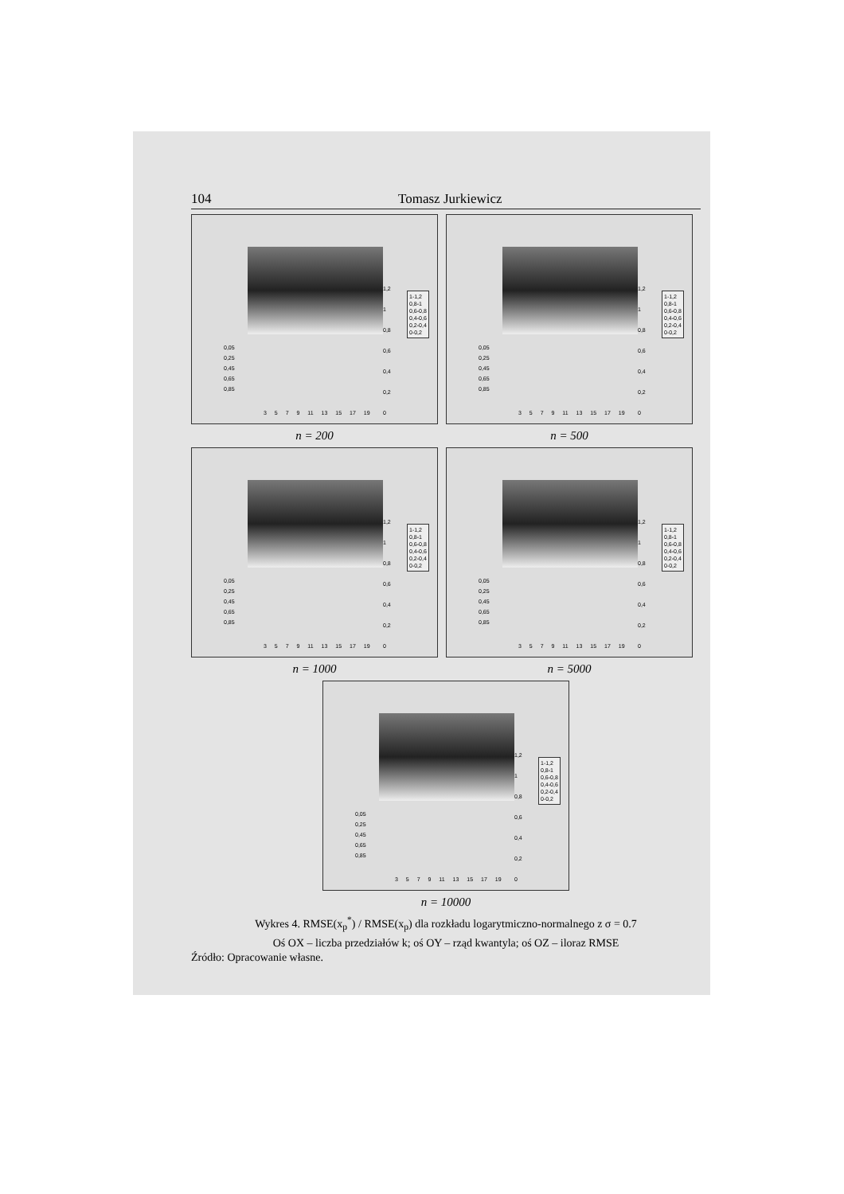104 Tomasz Jurkiewicz
1,2
1
0,8
0,6
0,4
0,2
0
1-1,2
0,8-1
0,6-0,8
0,4-0,6
0,2-0,4
0-0,2
0,05
0,25
0,45
0,65
0,85
3 5 7 9 11 13 15 17 19
n = 200
1,2
1
0,8
0,6
0,4
0,2
0
1-1,2
0,8-1
0,6-0,8
0,4-0,6
0,2-0,4
0-0,2
0,05
0,25
0,45
0,65
0,85
3 5 7 9 11 13 15 17 19
n = 500
1,2
1
0,8
0,6
0,4
0,2
0
1-1,2
0,8-1
0,6-0,8
0,4-0,6
0,2-0,4
0-0,2
0,05
0,25
0,45
0,65
0,85
3 5 7 9 11 13 15 17 19
n = 1000
1,2
1
0,8
0,6
0,4
0,2
0
1-1,2
0,8-1
0,6-0,8
0,4-0,6
0,2-0,4
0-0,2
0,05
0,25
0,45
0,65
0,85
3 5 7 9 11 13 15 17 19
n = 5000
1,2
1
0,8
0,6
0,4
0,2
0
1-1,2
0,8-1
0,6-0,8
0,4-0,6
0,2-0,4
0-0,2
0,05
0,25
0,45
0,65
0,85
3 5 7 9 11 13 15 17 19
n = 10000
Wykres 4. RMSE(x<sub>p</sub><sup>*</sup>) / RMSE(x<sub>p</sub>) dla rozkładu logarytmiczno-normalnego z σ = 0.7
Oś OX – liczba przedziałów k; oś OY – rząd kwantyla; oś OZ – iloraz RMSE
Źródło: Opracowanie własne.